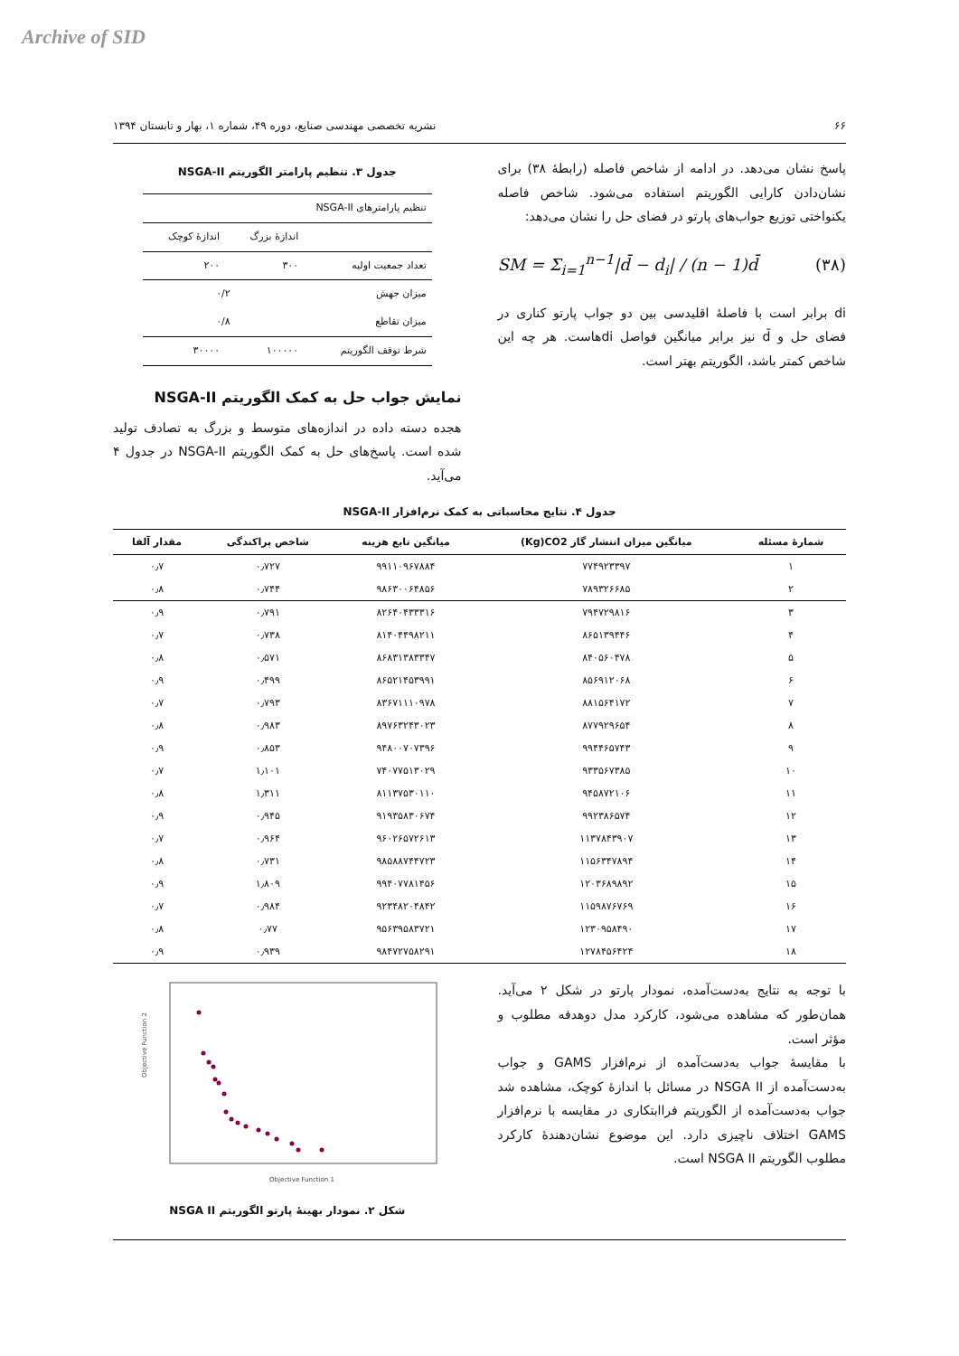Archive of SID
۶۶ نشریه تخصصی مهندسی صنایع، دوره ۴۹، شماره ۱، بهار و تابستان ۱۳۹۴
پاسخ نشان می‌دهد. در ادامه از شاخص فاصله (رابطهٔ ۳۸) برای نشان‌دادن کارایی الگوریتم استفاده می‌شود. شاخص فاصله یکنواختی توزیع جواب‌های پارتو در فضای حل را نشان می‌دهد:
SM = Σ<sub>i=1</sub><sup>n−1</sup>|d̄ − d<sub>i</sub>| / (n − 1)d̄ (۳۸)
di برابر است با فاصلهٔ اقلیدسی بین دو جواب پارتو کناری در فضای حل و d̄ نیز برابر میانگین فواصل diهاست. هر چه این شاخص کمتر باشد، الگوریتم بهتر است.
جدول ۳. تنظیم پارامتر الگوریتم NSGA-II
| تنظیم پارامترهای NSGA-II | | |
| --- | --- | --- |
| | اندازهٔ بزرگ | اندازهٔ کوچک |
| تعداد جمعیت اولیه | ۳۰۰ | ۲۰۰ |
| میزان جهش | ۰/۲ | |
| میزان تقاطع | ۰/۸ | |
| شرط توقف الگوریتم | ۱۰۰۰۰۰ | ۳۰۰۰۰ |
نمایش جواب حل به کمک الگوریتم NSGA-II
هجده دسته داده در اندازه‌های متوسط و بزرگ به تصادف تولید شده است. پاسخ‌های حل به کمک الگوریتم NSGA-II در جدول ۴ می‌آید.
جدول ۴. نتایج محاسباتی به کمک نرم‌افزار NSGA-II
| شمارهٔ مسئله | میانگین میزان انتشار گاز Kg)CO2) | میانگین تابع هزینه | شاخص پراکندگی | مقدار آلفا |
| --- | --- | --- | --- | --- |
| ۱ | ۷۷۴۹۲۳۳۹۷ | ۹۹۱۱۰۹۶۷۸۸۴ | ۰٫۷۲۷ | ۰٫۷ |
| ۲ | ۷۸۹۳۲۶۶۸۵ | ۹۸۶۳۰۰۶۴۸۵۶ | ۰٫۷۴۴ | ۰٫۸ |
| ۳ | ۷۹۴۷۲۹۸۱۶ | ۸۲۶۴۰۴۳۳۳۱۶ | ۰٫۷۹۱ | ۰٫۹ |
| ۴ | ۸۶۵۱۳۹۴۴۶ | ۸۱۴۰۴۴۹۸۲۱۱ | ۰٫۷۳۸ | ۰٫۷ |
| ۵ | ۸۴۰۵۶۰۴۷۸ | ۸۶۸۳۱۳۸۳۳۴۷ | ۰٫۵۷۱ | ۰٫۸ |
| ۶ | ۸۵۶۹۱۲۰۶۸ | ۸۶۵۲۱۴۵۳۹۹۱ | ۰٫۴۹۹ | ۰٫۹ |
| ۷ | ۸۸۱۵۶۴۱۷۲ | ۸۳۶۷۱۱۱۰۹۷۸ | ۰٫۷۹۳ | ۰٫۷ |
| ۸ | ۸۷۷۹۲۹۶۵۴ | ۸۹۷۶۳۲۴۳۰۲۳ | ۰٫۹۸۳ | ۰٫۸ |
| ۹ | ۹۹۴۴۶۵۷۴۳ | ۹۴۸۰۰۷۰۷۳۹۶ | ۰٫۸۵۳ | ۰٫۹ |
| ۱۰ | ۹۳۳۵۶۷۳۸۵ | ۷۴۰۷۷۵۱۳۰۲۹ | ۱٫۱۰۱ | ۰٫۷ |
| ۱۱ | ۹۴۵۸۷۲۱۰۶ | ۸۱۱۳۷۵۳۰۱۱۰ | ۱٫۳۱۱ | ۰٫۸ |
| ۱۲ | ۹۹۲۳۸۶۵۷۴ | ۹۱۹۳۵۸۳۰۶۷۴ | ۰٫۹۴۵ | ۰٫۹ |
| ۱۳ | ۱۱۳۷۸۴۳۹۰۷ | ۹۶۰۲۶۵۷۲۶۱۳ | ۰٫۹۶۴ | ۰٫۷ |
| ۱۴ | ۱۱۵۶۳۴۷۸۹۴ | ۹۸۵۸۸۷۴۴۷۲۳ | ۰٫۷۳۱ | ۰٫۸ |
| ۱۵ | ۱۲۰۳۶۸۹۸۹۲ | ۹۹۴۰۷۷۸۱۴۵۶ | ۱٫۸۰۹ | ۰٫۹ |
| ۱۶ | ۱۱۵۹۸۷۶۷۶۹ | ۹۲۳۴۸۲۰۴۸۴۲ | ۰٫۹۸۴ | ۰٫۷ |
| ۱۷ | ۱۲۳۰۹۵۸۴۹۰ | ۹۵۶۳۹۵۸۳۷۲۱ | ۰٫۷۷ | ۰٫۸ |
| ۱۸ | ۱۲۷۸۴۵۶۴۲۴ | ۹۸۴۷۲۷۵۸۲۹۱ | ۰٫۹۳۹ | ۰٫۹ |
با توجه به نتایج به‌دست‌آمده، نمودار پارتو در شکل ۲ می‌آید. همان‌طور که مشاهده می‌شود، کارکرد مدل دوهدفه مطلوب و مؤثر است.
با مقایسهٔ جواب به‌دست‌آمده از نرم‌افزار GAMS و جواب به‌دست‌آمده از NSGA II در مسائل با اندازهٔ کوچک، مشاهده شد جواب به‌دست‌آمده از الگوریتم فراابتکاری در مقایسه با نرم‌افزار GAMS اختلاف ناچیزی دارد. این موضوع نشان‌دهندهٔ کارکرد مطلوب الگوریتم NSGA II است.
Objective Function 2
Objective Function 1
شکل ۲. نمودار بهینهٔ پارتو الگوریتم NSGA II